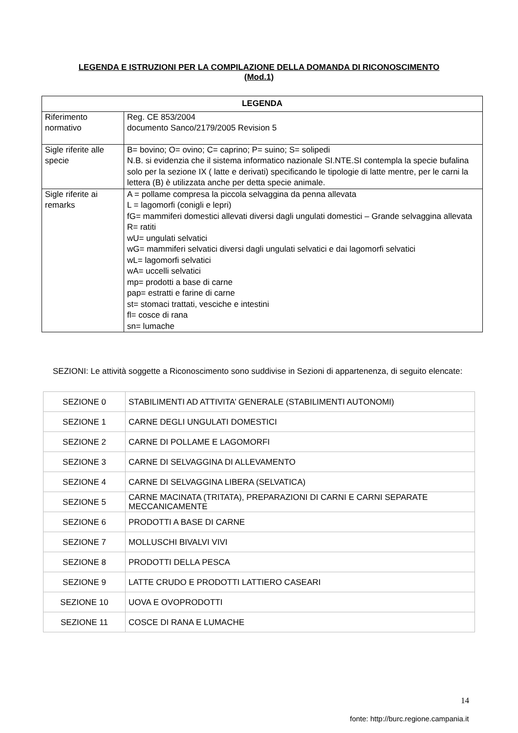LEGENDA E ISTRUZIONI PER LA COMPILAZIONE DELLA DOMANDA DI RICONOSCIMENTO
(Mod.1)
| LEGENDA | |
| --- | --- |
| Riferimento normativo | Reg. CE 853/2004 documento Sanco/2179/2005 Revision 5 |
| Sigle riferite alle specie | B= bovino; O= ovino; C= caprino; P= suino; S= solipedi N.B. si evidenzia che il sistema informatico nazionale SI.NTE.SI contempla la specie bufalina solo per la sezione IX ( latte e derivati) specificando le tipologie di latte mentre, per le carni la lettera (B) è utilizzata anche per detta specie animale. |
| Sigle riferite ai remarks | A = pollame compresa la piccola selvaggina da penna allevata L = lagomorfi (conigli e lepri) fG= mammiferi domestici allevati diversi dagli ungulati domestici – Grande selvaggina allevata R= ratiti wU= ungulati selvatici wG= mammiferi selvatici diversi dagli ungulati selvatici e dai lagomorfi selvatici wL= lagomorfi selvatici wA= uccelli selvatici mp= prodotti a base di carne pap= estratti e farine di carne st= stomaci trattati, vesciche e intestini fl= cosce di rana sn= lumache |
SEZIONI: Le attività soggette a Riconoscimento sono suddivise in Sezioni di appartenenza, di seguito elencate:
| SEZIONE 0 | STABILIMENTI AD ATTIVITA’ GENERALE (STABILIMENTI AUTONOMI) |
| SEZIONE 1 | CARNE DEGLI UNGULATI DOMESTICI |
| SEZIONE 2 | CARNE DI POLLAME E LAGOMORFI |
| SEZIONE 3 | CARNE DI SELVAGGINA DI ALLEVAMENTO |
| SEZIONE 4 | CARNE DI SELVAGGINA LIBERA (SELVATICA) |
| SEZIONE 5 | CARNE MACINATA (TRITATA), PREPARAZIONI DI CARNI E CARNI SEPARATE MECCANICAMENTE |
| SEZIONE 6 | PRODOTTI A BASE DI CARNE |
| SEZIONE 7 | MOLLUSCHI BIVALVI VIVI |
| SEZIONE 8 | PRODOTTI DELLA PESCA |
| SEZIONE 9 | LATTE CRUDO E PRODOTTI LATTIERO CASEARI |
| SEZIONE 10 | UOVA E OVOPRODOTTI |
| SEZIONE 11 | COSCE DI RANA E LUMACHE |
14
fonte: http://burc.regione.campania.it